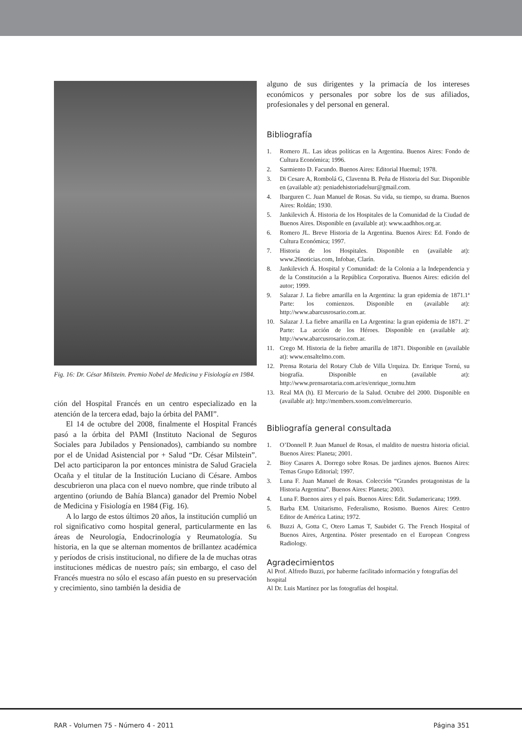Fig. 16: Dr. César Milstein. Premio Nobel de Medicina y Fisiología en 1984.
ción del Hospital Francés en un centro especializado en la atención de la tercera edad, bajo la órbita del PAMI”.
El 14 de octubre del 2008, finalmente el Hospital Francés pasó a la órbita del PAMI (Instituto Nacional de Seguros Sociales para Jubilados y Pensionados), cambiando su nombre por el de Unidad Asistencial por + Salud “Dr. César Milstein”. Del acto participaron la por entonces ministra de Salud Graciela Ocaña y el titular de la Institución Luciano di Césare. Ambos descubrieron una placa con el nuevo nombre, que rinde tributo al argentino (oriundo de Bahía Blanca) ganador del Premio Nobel de Medicina y Fisiología en 1984 (Fig. 16).
A lo largo de estos últimos 20 años, la institución cumplió un rol significativo como hospital general, particularmente en las áreas de Neurología, Endocrinología y Reumatología. Su historia, en la que se alternan momentos de brillantez académica y períodos de crisis institucional, no difiere de la de muchas otras instituciones médicas de nuestro país; sin embargo, el caso del Francés muestra no sólo el escaso afán puesto en su preservación y crecimiento, sino también la desidia de
alguno de sus dirigentes y la primacía de los intereses económicos y personales por sobre los de sus afiliados, profesionales y del personal en general.
Bibliografía
1. Romero JL. Las ideas políticas en la Argentina. Buenos Aires: Fondo de Cultura Económica; 1996.
2. Sarmiento D. Facundo. Buenos Aires: Editorial Huemul; 1978.
3. Di Cesare A, Rombolá G, Clavenna B. Peña de Historia del Sur. Disponible en (available at): peniadehistoriadelsur@gmail.com.
4. Ibarguren C. Juan Manuel de Rosas. Su vida, su tiempo, su drama. Buenos Aires: Roldán; 1930.
5. Jankilevich Á. Historia de los Hospitales de la Comunidad de la Ciudad de Buenos Aires. Disponible en (available at): www.aadhhos.org.ar.
6. Romero JL. Breve Historia de la Argentina. Buenos Aires: Ed. Fondo de Cultura Económica; 1997.
7. Historia de los Hospitales. Disponible en (available at): www.26noticias.com, Infobae, Clarín.
8. Jankilevich Á. Hospital y Comunidad: de la Colonia a la Independencia y de la Constitución a la República Corporativa. Buenos Aires: edición del autor; 1999.
9. Salazar J. La fiebre amarilla en la Argentina: la gran epidemia de 1871.1ª Parte: los comienzos. Disponible en (available at): http://www.abarcusrosario.com.ar.
10. Salazar J. La fiebre amarilla en La Argentina: la gran epidemia de 1871. 2º Parte: La acción de los Héroes. Disponible en (available at): http://www.abarcusrosario.com.ar.
11. Crego M. Historia de la fiebre amarilla de 1871. Disponible en (available at): www.ensaltelmo.com.
12. Prensa Rotaria del Rotary Club de Villa Urquiza. Dr. Enrique Tornú, su biografía. Disponible en (available at): http://www.prensarotaria.com.ar/es/enrique_tornu.htm
13. Real MA (h). El Mercurio de la Salud. Octubre del 2000. Disponible en (available at): http://members.xoom.com/elmercurio.
Bibliografía general consultada
1. O’Donnell P. Juan Manuel de Rosas, el maldito de nuestra historia oficial. Buenos Aires: Planeta; 2001.
2. Bioy Casares A. Dorrego sobre Rosas. De jardines ajenos. Buenos Aires: Temas Grupo Editorial; 1997.
3. Luna F. Juan Manuel de Rosas. Colección “Grandes protagonistas de la Historia Argentina”. Buenos Aires: Planeta; 2003.
4. Luna F. Buenos aires y el país. Buenos Aires: Edit. Sudamericana; 1999.
5. Barba EM. Unitarismo, Federalismo, Rosismo. Buenos Aires: Centro Editor de América Latina; 1972.
6. Buzzi A, Gotta C, Otero Lamas T, Saubidet G. The French Hospital of Buenos Aires, Argentina. Póster presentado en el European Congress Radiology.
Agradecimientos
Al Prof. Alfredo Buzzi, por haberme facilitado información y fotografías del hospital
Al Dr. Luis Martínez por las fotografías del hospital.
RAR - Volumen 75 - Número 4 - 2011 Página 351